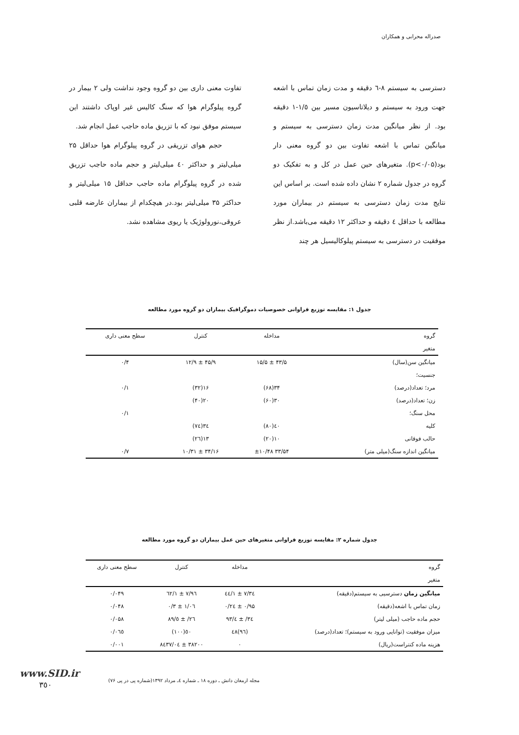صدراله محرابی و همکاران
دسترسی به سیستم ۸-٦ دقیقه و مدت زمان تماس با اشعه جهت ورود به سیستم و دیلاتاسیون مسیر بین ۱/٥-۱ دقیقه بود. از نظر میانگین مدت زمان دسترسی به سیستم و میانگین تماس با اشعه تفاوت بین دو گروه معنی دار بود(p<۰/۰۵). متغیرهای حین عمل در کل و به تفکیک دو گروه در جدول شماره ۲ نشان داده شده است. بر اساس این نتایج مدت زمان دسترسی به سیستم در بیماران مورد مطالعه با حداقل ٤ دقیقه و حداکثر ۱۲ دقیقه می‌باشد.از نظر موفقیت در دسترسی به سیستم پیلوکالیسیل هر چند
تفاوت معنی داری بین دو گروه وجود نداشت ولی ۲ بیمار در گروه پیلوگرام هوا که سنگ کالیس غیر اوپاک داشتند این سیستم موفق نبود که با تزریق ماده حاجب عمل انجام شد.
حجم هوای تزریقی در گروه پیلوگرام هوا حداقل ۲۵ میلی‌لیتر و حداکثر ٤۰ میلی‌لیتر و حجم ماده حاجب تزریق شده در گروه پیلوگرام ماده حاجب حداقل ۱۵ میلی‌لیتر و حداکثر ۳۵ میلی‌لیتر بود.در هیچکدام از بیماران عارضه قلبی عروقی،نورولوژیک یا ریوی مشاهده نشد.
جدول ۱: مقایسه توزیع فراوانی خصوصیات دموگرافیک بیماران دو گروه مورد مطالعه
| گروه | مداخله | کنترل | سطح معنی داری |
| --- | --- | --- | --- |
| متغیر | | | |
| میانگین سن(سال) | ۴۳/۵ ± ۱۵/۵ | ۴۵/۹ ± ۱۲/۹ | ۰/۴ |
| جنسیت؛ | | | |
| مرد؛ تعداد(درصد) | ۳۴(۶۸) | ۱۶(۳۲) | ۰/۱ |
| زن؛ تعداد(درصد) | ۳۰(۶۰) | ۲۰(۴۰) | |
| محل سنگ؛ | | | ۰/۱ |
| کلیه | ٤۰(۸۰) | ۳٤(۷٤) | |
| حالب فوقانی | ۱۰(۲۰) | ۱۳(۲٦) | |
| میانگین اندازه سنگ(میلی متر) | ۳۳/۵۴ ±۱۰/۴۸ | ۳۴/۱۶ ± ۱۰/۳۱ | ۰/۷ |
جدول شماره ۲: مقایسه توزیع فراوانی متغیرهای حین عمل بیماران دو گروه مورد مطالعه
| گروه | مداخله | کنترل | سطح معنی داری |
| --- | --- | --- | --- |
| متغیر | | | |
| میانگین زمان دسترسیی به سیستم(دقیقه) | ۷/۳٤ ± ۱/٤٤ | ۷/۹٦ ± ۱/٦۲ | ۰/۰۴۹ |
| زمان تماس با اشعه(دقیقه) | ۰/۹۵ ± ۰/۲٤ | ۱/۰٦ ± ۰/۳ | ۰/۰۴۸ |
| حجم ماده حاجب (میلی لیتر) | ۳٤/ ± ٤/۹۳ | ۲٦/ ± ٥/۸۹ | ۰/۰۵۸ |
| میزان موفقیت (توانایی ورود به سیستم)؛ تعداد(درصد) | (۹٦)٤۸ | ٥۰(۱۰۰) | ۰/۰٦٥ |
| هزینه ماده کنتراست(ریال) | ۰ | ۳۸۲۰۰ ± ۸٤۳۷/۰٤ | ۰/۰۰۱ |
مجله ارمغان دانش ـ دوره ۱۸ ـ شماره ٤ـ مرداد ۱۳۹۲(شماره پی در پی ۷۶)
www.SID.ir
۳٥۰